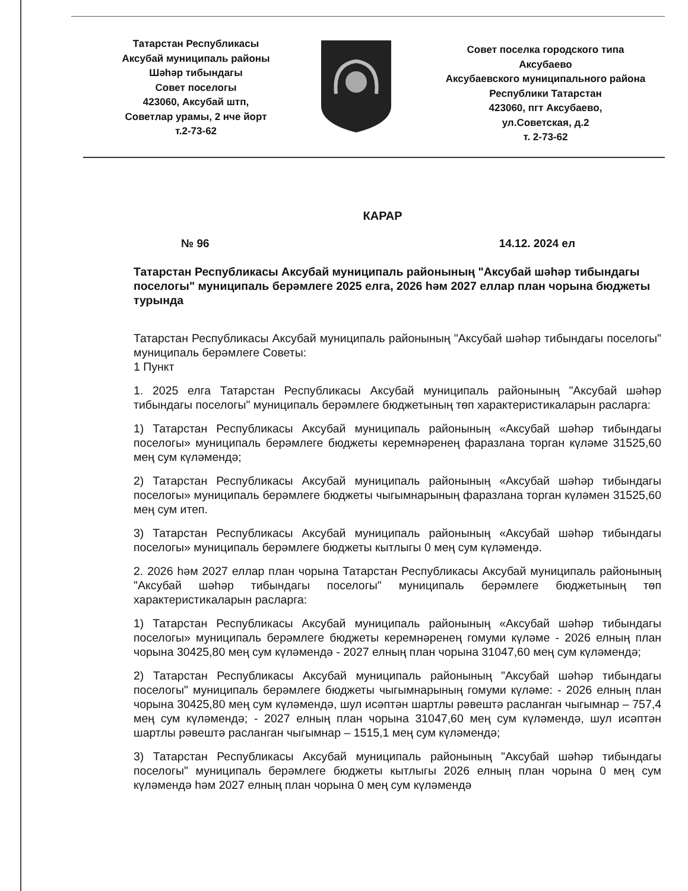Татарстан Республикасы
Аксубай муниципаль районы
Шәһәр тибындагы
Совет поселогы
423060, Аксубай штп,
Советлар урамы, 2 нче йорт
т.2-73-62
Совет поселка городского типа
Аксубаево
Аксубаевского муниципального района
Республики Татарстан
423060, пгт Аксубаево,
ул.Советская, д.2
т. 2-73-62
КАРАР
№ 96 14.12. 2024 ел
Татарстан Республикасы Аксубай муниципаль районының "Аксубай шәһәр тибындагы поселогы" муниципаль берәмлеге 2025 елга, 2026 һәм 2027 еллар план чорына бюджеты турында
Татарстан Республикасы Аксубай муниципаль районының "Аксубай шәһәр тибындагы поселогы" муниципаль берәмлеге Советы:
1 Пункт
1. 2025 елга Татарстан Республикасы Аксубай муниципаль районының "Аксубай шәһәр тибындагы поселогы" муниципаль берәмлеге бюджетының төп характеристикаларын расларга:
1) Татарстан Республикасы Аксубай муниципаль районының «Аксубай шәһәр тибындагы поселогы» муниципаль берәмлеге бюджеты керемнәренең фаразлана торган күләме 31525,60 мең сум күләмендә;
2) Татарстан Республикасы Аксубай муниципаль районының «Аксубай шәһәр тибындагы поселогы» муниципаль берәмлеге бюджеты чыгымнарының фаразлана торган күләмен 31525,60 мең сум итеп.
3) Татарстан Республикасы Аксубай муниципаль районының «Аксубай шәһәр тибындагы поселогы» муниципаль берәмлеге бюджеты кытлыгы 0 мең сум күләмендә.
2. 2026 һәм 2027 еллар план чорына Татарстан Республикасы Аксубай муниципаль районының "Аксубай шәһәр тибындагы поселогы" муниципаль берәмлеге бюджетының төп характеристикаларын расларга:
1) Татарстан Республикасы Аксубай муниципаль районының «Аксубай шәһәр тибындагы поселогы» муниципаль берәмлеге бюджеты керемнәренең гомуми күләме - 2026 елның план чорына 30425,80 мең сум күләмендә - 2027 елның план чорына 31047,60 мең сум күләмендә;
2) Татарстан Республикасы Аксубай муниципаль районының "Аксубай шәһәр тибындагы поселогы" муниципаль берәмлеге бюджеты чыгымнарының гомуми күләме: - 2026 елның план чорына 30425,80 мең сум күләмендә, шул исәптән шартлы рәвештә расланган чыгымнар – 757,4 мең сум күләмендә; - 2027 елның план чорына 31047,60 мең сум күләмендә, шул исәптән шартлы рәвештә расланган чыгымнар – 1515,1 мең сум күләмендә;
3) Татарстан Республикасы Аксубай муниципаль районының "Аксубай шәһәр тибындагы поселогы" муниципаль берәмлеге бюджеты кытлыгы 2026 елның план чорына 0 мең сум күләмендә һәм 2027 елның план чорына 0 мең сум күләмендә